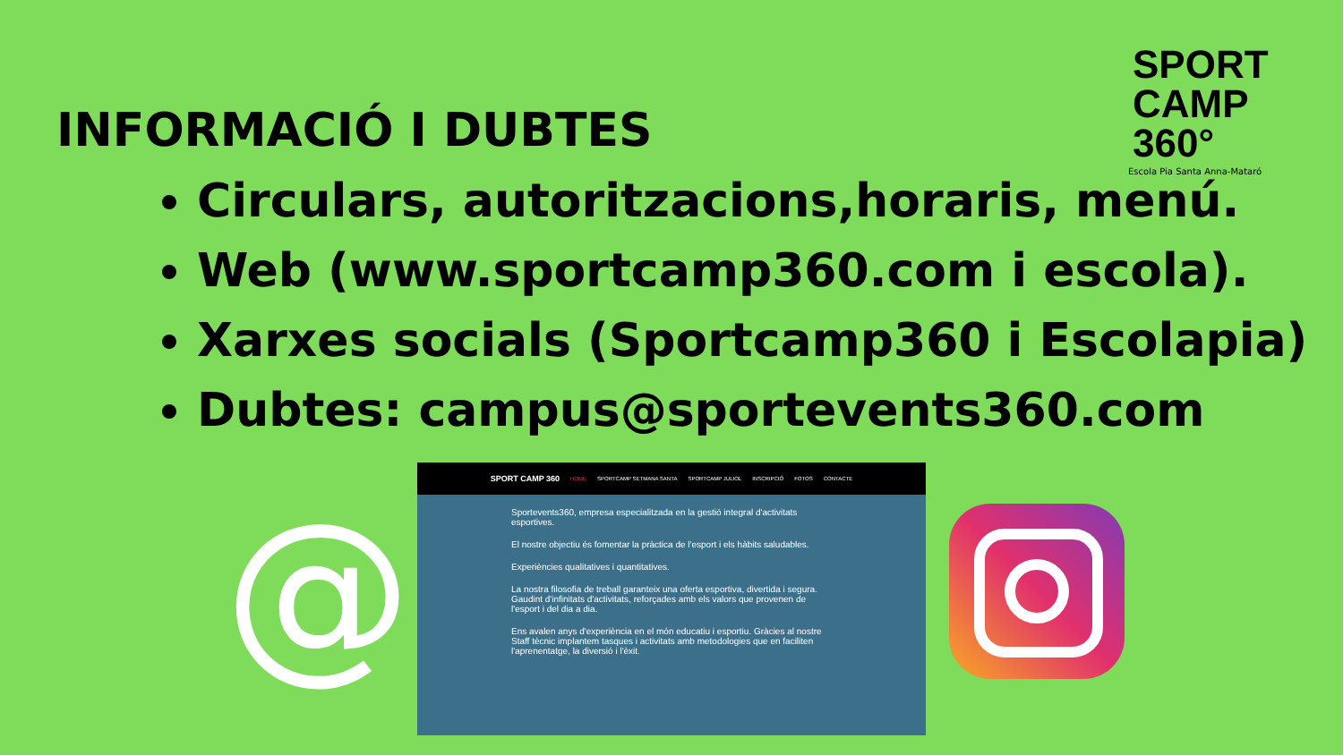SPORT
CAMP 360°
Escola Pia Santa Anna-Mataró
INFORMACIÓ I DUBTES
Circulars, autoritzacions,horaris, menú.
Web (www.sportcamp360.com i escola).
Xarxes socials (Sportcamp360 i Escolapia)
Dubtes: campus@sportevents360.com
@
SPORT CAMP 360 HOME SPORTCAMP SETMANA SANTA SPORTCAMP JULIOL INSCRIPCIÓ FOTOS CONTACTE
Sportevents360, empresa especialitzada en la gestió integral d'activitats esportives.
El nostre objectiu és fomentar la pràctica de l'esport i els hàbits saludables.
Experiències qualitatives i quantitatives.
La nostra filosofia de treball garanteix una oferta esportiva, divertida i segura. Gaudint d'infinitats d'activitats, reforçades amb els valors que provenen de l'esport i del dia a dia.
Ens avalen anys d'experiència en el món educatiu i esportiu. Gràcies al nostre Staff tècnic implantem tasques i activitats amb metodologies que en faciliten l'aprenentatge, la diversió i l'èxit.